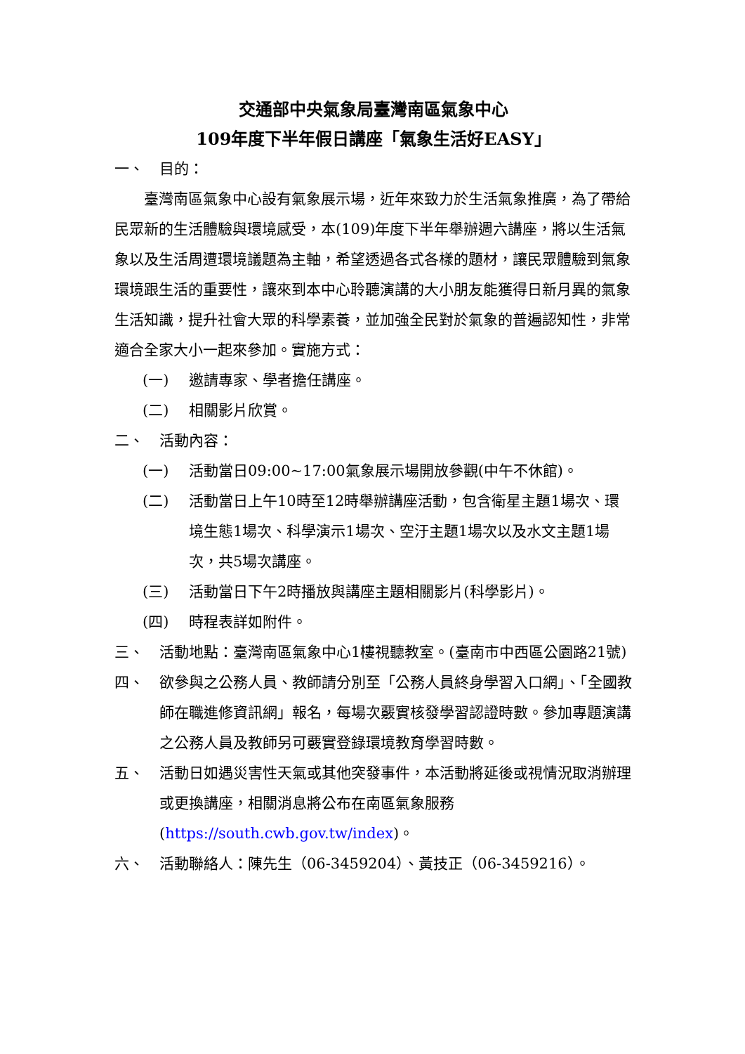交通部中央氣象局臺灣南區氣象中心
109年度下半年假日講座「氣象生活好EASY」
一、 目的：
臺灣南區氣象中心設有氣象展示場，近年來致力於生活氣象推廣，為了帶給民眾新的生活體驗與環境感受，本(109)年度下半年舉辦週六講座，將以生活氣象以及生活周遭環境議題為主軸，希望透過各式各樣的題材，讓民眾體驗到氣象環境跟生活的重要性，讓來到本中心聆聽演講的大小朋友能獲得日新月異的氣象生活知識，提升社會大眾的科學素養，並加強全民對於氣象的普遍認知性，非常適合全家大小一起來參加。實施方式：
(一) 邀請專家、學者擔任講座。
(二) 相關影片欣賞。
二、 活動內容：
(一) 活動當日09:00~17:00氣象展示場開放參觀(中午不休館)。
(二) 活動當日上午10時至12時舉辦講座活動，包含衛星主題1場次、環境生態1場次、科學演示1場次、空汙主題1場次以及水文主題1場次，共5場次講座。
(三) 活動當日下午2時播放與講座主題相關影片(科學影片)。
(四) 時程表詳如附件。
三、 活動地點：臺灣南區氣象中心1樓視聽教室。(臺南市中西區公園路21號)
四、 欲參與之公務人員、教師請分別至「公務人員終身學習入口網」、「全國教師在職進修資訊網」報名，每場次覈實核發學習認證時數。參加專題演講之公務人員及教師另可覈實登錄環境教育學習時數。
五、 活動日如遇災害性天氣或其他突發事件，本活動將延後或視情況取消辦理或更換講座，相關消息將公布在南區氣象服務(https://south.cwb.gov.tw/index)。
六、 活動聯絡人：陳先生（06-3459204）、黃技正（06-3459216）。